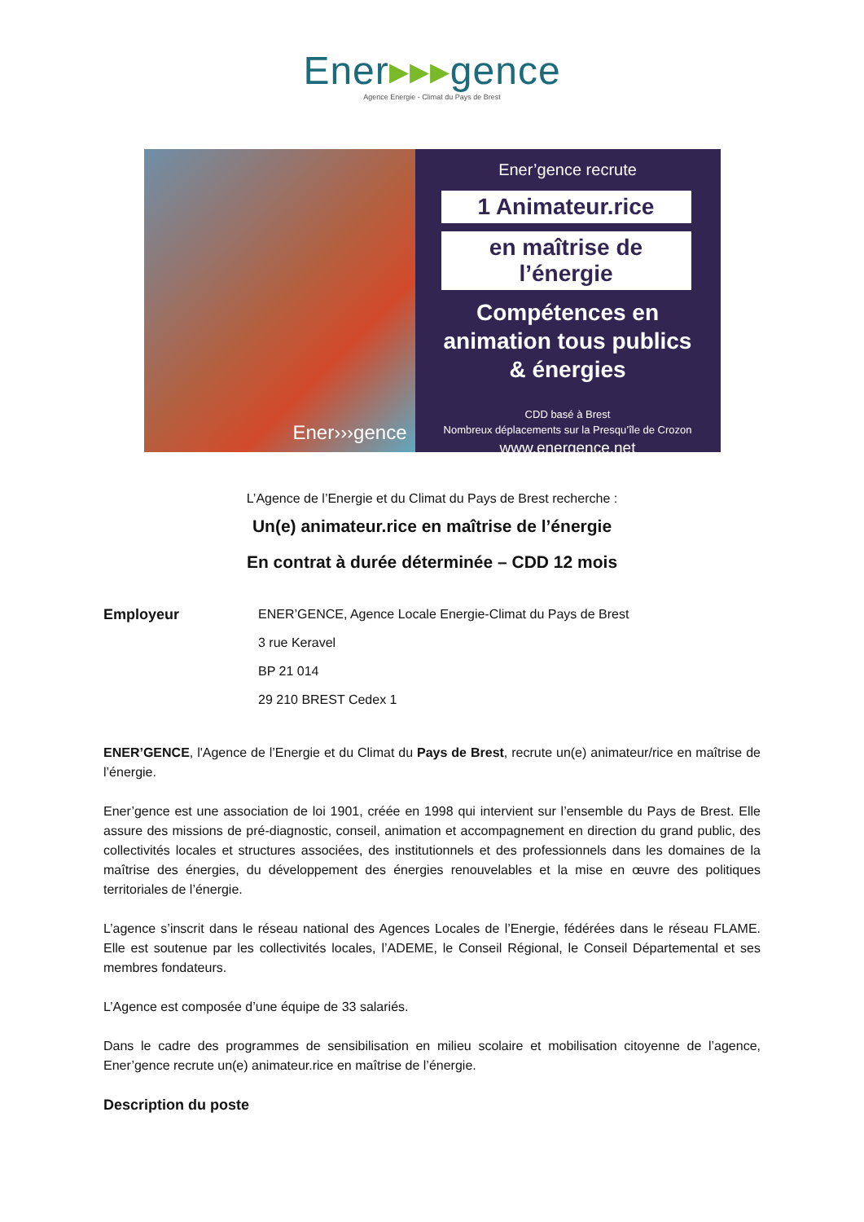Ener▸▸▸gence
Agence Energie - Climat du Pays de Brest
Ener›››gence
Ener’gence recrute
1 Animateur.rice
en maîtrise de l’énergie
Compétences en
animation tous publics
& énergies
CDD basé à Brest
Nombreux déplacements sur la Presqu’île de Crozon
www.energence.net
L’Agence de l’Energie et du Climat du Pays de Brest recherche :
Un(e) animateur.rice en maîtrise de l’énergie
En contrat à durée déterminée – CDD 12 mois
Employeur ENER’GENCE, Agence Locale Energie-Climat du Pays de Brest
3 rue Keravel
BP 21 014
29 210 BREST Cedex 1
ENER’GENCE, l'Agence de l’Energie et du Climat du Pays de Brest, recrute un(e) animateur/rice en maîtrise de l’énergie.
Ener’gence est une association de loi 1901, créée en 1998 qui intervient sur l’ensemble du Pays de Brest. Elle assure des missions de pré-diagnostic, conseil, animation et accompagnement en direction du grand public, des collectivités locales et structures associées, des institutionnels et des professionnels dans les domaines de la maîtrise des énergies, du développement des énergies renouvelables et la mise en œuvre des politiques territoriales de l’énergie.
L’agence s’inscrit dans le réseau national des Agences Locales de l’Energie, fédérées dans le réseau FLAME. Elle est soutenue par les collectivités locales, l’ADEME, le Conseil Régional, le Conseil Départemental et ses membres fondateurs.
L’Agence est composée d’une équipe de 33 salariés.
Dans le cadre des programmes de sensibilisation en milieu scolaire et mobilisation citoyenne de l’agence, Ener’gence recrute un(e) animateur.rice en maîtrise de l’énergie.
Description du poste